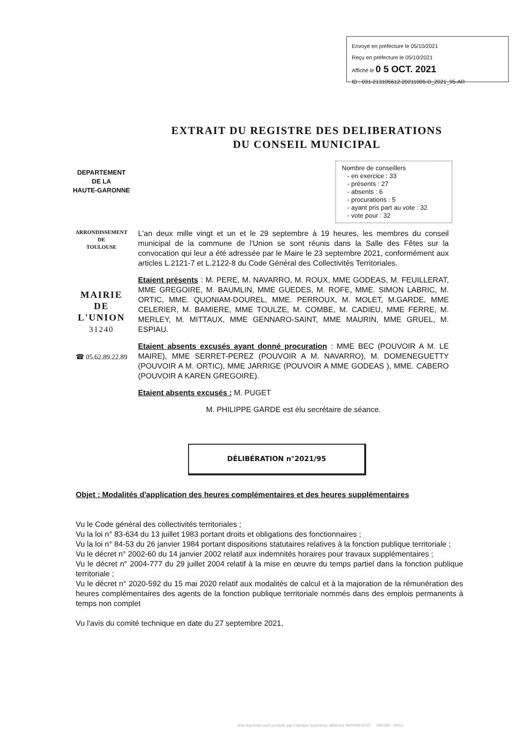Envoyé en préfecture le 05/10/2021
Reçu en préfecture le 05/10/2021
Affiché le 0 5 OCT. 2021
ID : 031-213105612-20211005-D_2021_95-AR
EXTRAIT DU REGISTRE DES DELIBERATIONS
DU CONSEIL MUNICIPAL
DEPARTEMENT
DE LA
HAUTE-GARONNE
Nombre de conseillers
- en exercice : 33
- présents : 27
- absents : 6
- procurations : 5
- ayant pris part au vote : 32
- vote pour : 32
ARRONDISSEMENT
DE
TOULOUSE
MAIRIE
DE
L'UNION
31240
☎ 05.62.89.22.89
L'an deux mille vingt et un et le 29 septembre à 19 heures, les membres du conseil municipal de la commune de l'Union se sont réunis dans la Salle des Fêtes sur la convocation qui leur a été adressée par le Maire le 23 septembre 2021, conformément aux articles L.2121-7 et L.2122-8 du Code Général des Collectivités Territoriales.
Etaient présents : M. PERE, M. NAVARRO, M. ROUX, MME GODEAS, M. FEUILLERAT, MME GREGOIRE, M. BAUMLIN, MME GUEDES, M. ROFE, MME. SIMON LABRIC, M. ORTIC, MME. QUONIAM-DOUREL, MME. PERROUX, M. MOLET, M.GARDE, MME CELERIER, M. BAMIERE, MME TOULZE, M. COMBE, M. CADIEU, MME FERRE, M. MERLEY, M. MITTAUX, MME GENNARO-SAINT, MME MAURIN, MME GRUEL, M. ESPIAU.
Etaient absents excusés ayant donné procuration : MME BEC (POUVOIR A M. LE MAIRE), MME SERRET-PEREZ (POUVOIR A M. NAVARRO), M. DOMENEGUETTY (POUVOIR A M. ORTIC), MME JARRIGE (POUVOIR A MME GODEAS ), MME. CABERO (POUVOIR A KAREN GREGOIRE).
Etaient absents excusés : M. PUGET
M. PHILIPPE GARDE est élu secrétaire de séance.
DÉLIBÉRATION n°2021/95
Objet : Modalités d'application des heures complémentaires et des heures supplémentaires
Vu le Code général des collectivités territoriales ;
Vu la loi n° 83-634 du 13 juillet 1983 portant droits et obligations des fonctionnaires ;
Vu la loi n° 84-53 du 26 janvier 1984 portant dispositions statutaires relatives à la fonction publique territoriale ;
Vu le décret n° 2002-60 du 14 janvier 2002 relatif aux indemnités horaires pour travaux supplémentaires ;
Vu le décret n° 2004-777 du 29 juillet 2004 relatif à la mise en œuvre du temps partiel dans la fonction publique territoriale ;
Vu le décret n° 2020-592 du 15 mai 2020 relatif aux modalités de calcul et à la majoration de la rémunération des heures complémentaires des agents de la fonction publique territoriale nommés dans des emplois permanents à temps non complet
Vu l'avis du comité technique en date du 27 septembre 2021,
Nos imprimés sont produits par Fabrique imprimeur adhérent IMPRIM'VERT 540330 - 09/10